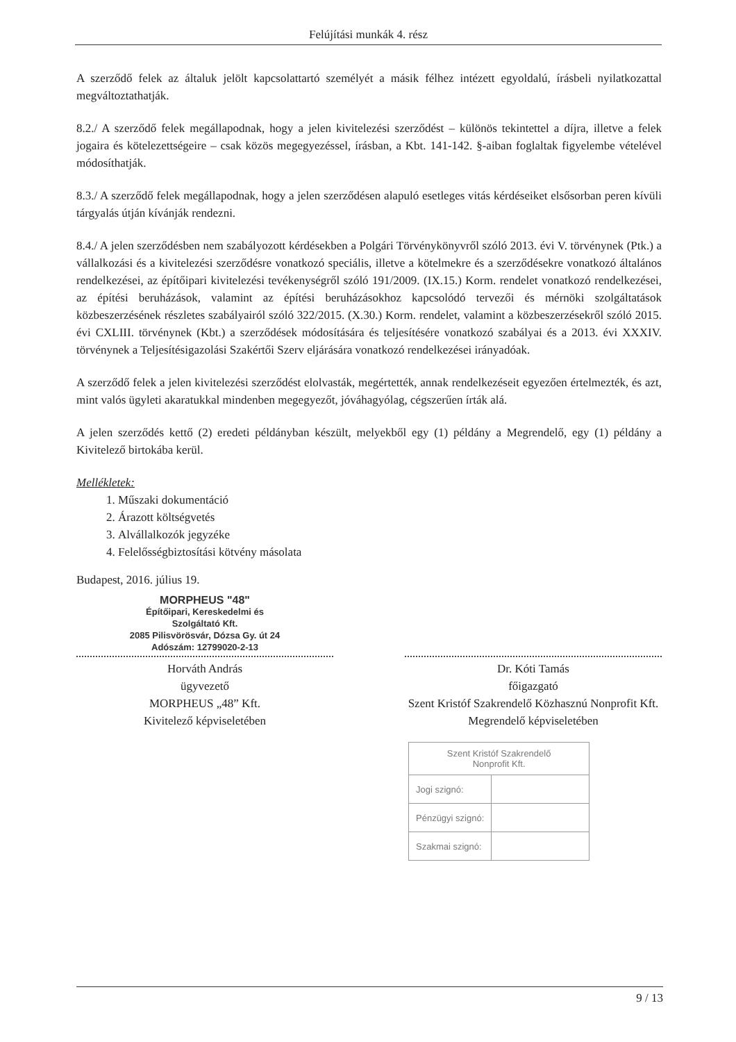Felújítási munkák 4. rész
A szerződő felek az általuk jelölt kapcsolattartó személyét a másik félhez intézett egyoldalú, írásbeli nyilatkozattal megváltoztathatják.
8.2./ A szerződő felek megállapodnak, hogy a jelen kivitelezési szerződést – különös tekintettel a díjra, illetve a felek jogaira és kötelezettségeire – csak közös megegyezéssel, írásban, a Kbt. 141-142. §-aiban foglaltak figyelembe vételével módosíthatják.
8.3./ A szerződő felek megállapodnak, hogy a jelen szerződésen alapuló esetleges vitás kérdéseiket elsősorban peren kívüli tárgyalás útján kívánják rendezni.
8.4./ A jelen szerződésben nem szabályozott kérdésekben a Polgári Törvénykönyvről szóló 2013. évi V. törvénynek (Ptk.) a vállalkozási és a kivitelezési szerződésre vonatkozó speciális, illetve a kötelmekre és a szerződésekre vonatkozó általános rendelkezései, az építőipari kivitelezési tevékenységről szóló 191/2009. (IX.15.) Korm. rendelet vonatkozó rendelkezései, az építési beruházások, valamint az építési beruházásokhoz kapcsolódó tervezői és mérnöki szolgáltatások közbeszerzésének részletes szabályairól szóló 322/2015. (X.30.) Korm. rendelet, valamint a közbeszerzésekről szóló 2015. évi CXLIII. törvénynek (Kbt.) a szerződések módosítására és teljesítésére vonatkozó szabályai és a 2013. évi XXXIV. törvénynek a Teljesítésigazolási Szakértői Szerv eljárására vonatkozó rendelkezései irányadóak.
A szerződő felek a jelen kivitelezési szerződést elolvasták, megértették, annak rendelkezéseit egyezően értelmezték, és azt, mint valós ügyleti akaratukkal mindenben megegyezőt, jóváhagyólag, cégszerűen írták alá.
A jelen szerződés kettő (2) eredeti példányban készült, melyekből egy (1) példány a Megrendelő, egy (1) példány a Kivitelező birtokába kerül.
Mellékletek:
1. Műszaki dokumentáció
2. Árazott költségvetés
3. Alvállalkozók jegyzéke
4. Felelősségbiztosítási kötvény másolata
Budapest, 2016. július 19.
MORPHEUS "48"
Építőipari, Kereskedelmi és
Szolgáltató Kft.
2085 Pilisvörösvár, Dózsa Gy. út 24
Adószám: 12799020-2-13
Horváth András
ügyvezető
MORPHEUS „48” Kft.
Kivitelező képviseletében
Dr. Kóti Tamás
főigazgató
Szent Kristóf Szakrendelő Közhasznú Nonprofit Kft.
Megrendelő képviseletében
| Szent Kristóf Szakrendelő Nonprofit Kft. | |
| Jogi szignó: | |
| Pénzügyi szignó: | |
| Szakmai szignó: | |
9 / 13